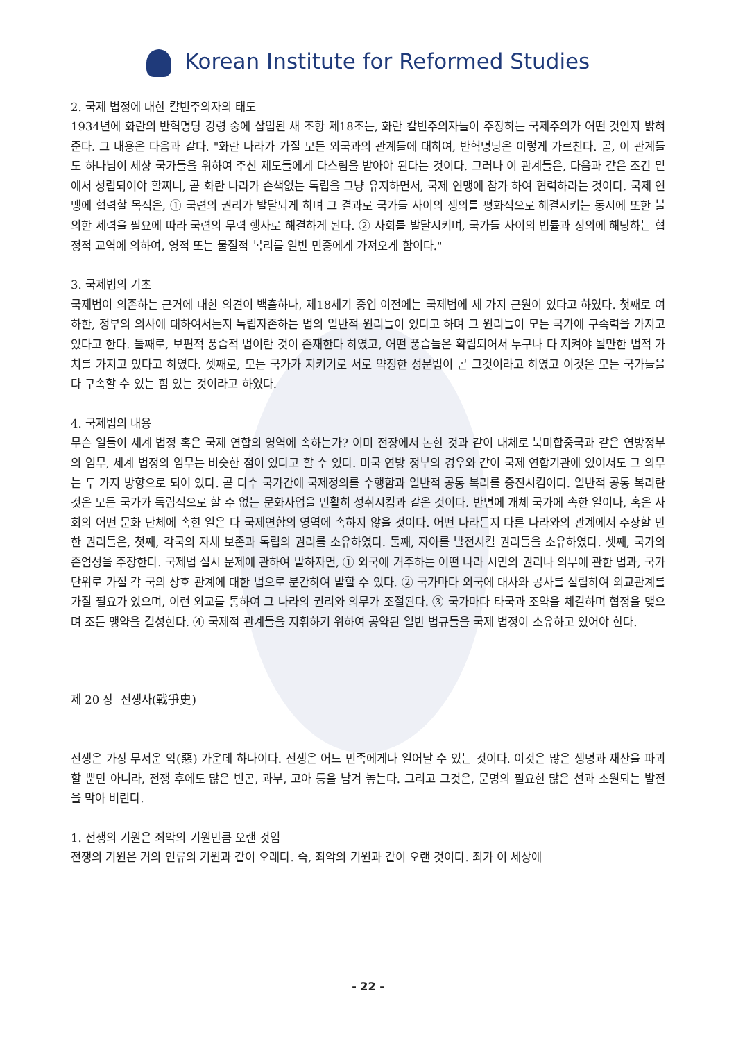Korean Institute for Reformed Studies
2. 국제 법정에 대한 칼빈주의자의 태도
1934년에 화란의 반혁명당 강령 중에 삽입된 새 조항 제18조는, 화란 칼빈주의자들이 주장하는 국제주의가 어떤 것인지 밝혀준다. 그 내용은 다음과 같다. "화란 나라가 가질 모든 외국과의 관계들에 대하여, 반혁명당은 이렇게 가르친다. 곧, 이 관계들도 하나님이 세상 국가들을 위하여 주신 제도들에게 다스림을 받아야 된다는 것이다. 그러나 이 관계들은, 다음과 같은 조건 밑에서 성립되어야 할찌니, 곧 화란 나라가 손색없는 독립을 그냥 유지하면서, 국제 연맹에 참가 하여 협력하라는 것이다. 국제 연맹에 협력할 목적은, ① 국련의 권리가 발달되게 하며 그 결과로 국가들 사이의 쟁의를 평화적으로 해결시키는 동시에 또한 불의한 세력을 필요에 따라 국련의 무력 행사로 해결하게 된다. ② 사회를 발달시키며, 국가들 사이의 법률과 정의에 해당하는 협정적 교역에 의하여, 영적 또는 물질적 복리를 일반 민중에게 가져오게 함이다."
3. 국제법의 기초
국제법이 의존하는 근거에 대한 의견이 백출하나, 제18세기 중엽 이전에는 국제법에 세 가지 근원이 있다고 하였다. 첫째로 여하한, 정부의 의사에 대하여서든지 독립자존하는 법의 일반적 원리들이 있다고 하며 그 원리들이 모든 국가에 구속력을 가지고 있다고 한다. 둘째로, 보편적 풍습적 법이란 것이 존재한다 하였고, 어떤 풍습들은 확립되어서 누구나 다 지켜야 될만한 법적 가치를 가지고 있다고 하였다. 셋째로, 모든 국가가 지키기로 서로 약정한 성문법이 곧 그것이라고 하였고 이것은 모든 국가들을 다 구속할 수 있는 힘 있는 것이라고 하였다.
4. 국제법의 내용
무슨 일들이 세계 법정 혹은 국제 연합의 영역에 속하는가? 이미 전장에서 논한 것과 같이 대체로 북미합중국과 같은 연방정부의 임무, 세계 법정의 임무는 비슷한 점이 있다고 할 수 있다. 미국 연방 정부의 경우와 같이 국제 연합기관에 있어서도 그 의무는 두 가지 방향으로 되어 있다. 곧 다수 국가간에 국제정의를 수행함과 일반적 공동 복리를 증진시킴이다. 일반적 공동 복리란 것은 모든 국가가 독립적으로 할 수 없는 문화사업을 민활히 성취시킴과 같은 것이다. 반면에 개체 국가에 속한 일이나, 혹은 사회의 어떤 문화 단체에 속한 일은 다 국제연합의 영역에 속하지 않을 것이다. 어떤 나라든지 다른 나라와의 관계에서 주장할 만한 권리들은, 첫째, 각국의 자체 보존과 독립의 권리를 소유하였다. 둘째, 자아를 발전시킬 권리들을 소유하였다. 셋째, 국가의 존엄성을 주장한다. 국제법 실시 문제에 관하여 말하자면, ① 외국에 거주하는 어떤 나라 시민의 권리나 의무에 관한 법과, 국가 단위로 가질 각 국의 상호 관계에 대한 법으로 분간하여 말할 수 있다. ② 국가마다 외국에 대사와 공사를 설립하여 외교관계를 가질 필요가 있으며, 이런 외교를 통하여 그 나라의 권리와 의무가 조절된다. ③ 국가마다 타국과 조약을 체결하며 협정을 맺으며 조든 맹약을 결성한다. ④ 국제적 관계들을 지휘하기 위하여 공약된 일반 법규들을 국제 법정이 소유하고 있어야 한다.
제 20 장 전쟁사(戰爭史)
전쟁은 가장 무서운 악(惡) 가운데 하나이다. 전쟁은 어느 민족에게나 일어날 수 있는 것이다. 이것은 많은 생명과 재산을 파괴할 뿐만 아니라, 전쟁 후에도 많은 빈곤, 과부, 고아 등을 남겨 놓는다. 그리고 그것은, 문명의 필요한 많은 선과 소원되는 발전을 막아 버린다.
1. 전쟁의 기원은 죄악의 기원만큼 오랜 것임
전쟁의 기원은 거의 인류의 기원과 같이 오래다. 즉, 죄악의 기원과 같이 오랜 것이다. 죄가 이 세상에
- 22 -